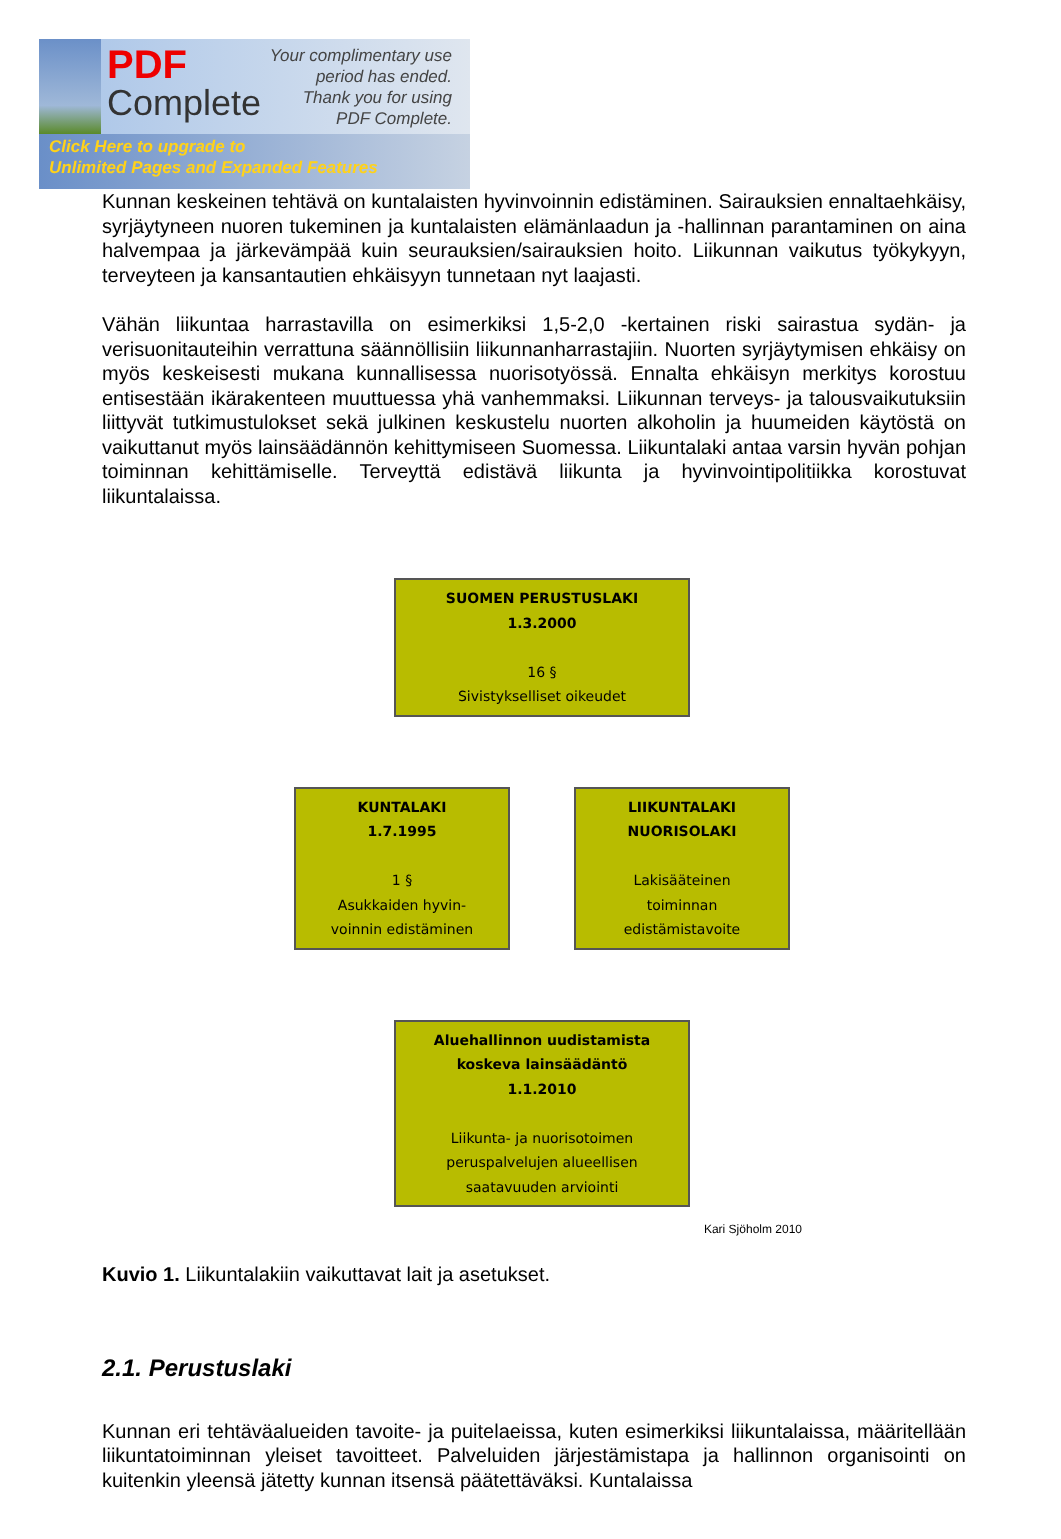PDF
Complete
Your complimentary use period has ended. Thank you for using PDF Complete.
Click Here to upgrade to
Unlimited Pages and Expanded Features
Kunnan keskeinen tehtävä on kuntalaisten hyvinvoinnin edistäminen. Sairauksien ennaltaehkäisy, syrjäytyneen nuoren tukeminen ja kuntalaisten elämänlaadun ja -hallinnan parantaminen on aina halvempaa ja järkevämpää kuin seurauksien/sairauksien hoito. Liikunnan vaikutus työkykyyn, terveyteen ja kansantautien ehkäisyyn tunnetaan nyt laajasti.
Vähän liikuntaa harrastavilla on esimerkiksi 1,5-2,0 -kertainen riski sairastua sydän- ja verisuonitauteihin verrattuna säännöllisiin liikunnanharrastajiin. Nuorten syrjäytymisen ehkäisy on myös keskeisesti mukana kunnallisessa nuorisotyössä. Ennalta ehkäisyn merkitys korostuu entisestään ikärakenteen muuttuessa yhä vanhemmaksi. Liikunnan terveys- ja talousvaikutuksiin liittyvät tutkimustulokset sekä julkinen keskustelu nuorten alkoholin ja huumeiden käytöstä on vaikuttanut myös lainsäädännön kehittymiseen Suomessa. Liikuntalaki antaa varsin hyvän pohjan toiminnan kehittämiselle. Terveyttä edistävä liikunta ja hyvinvointipolitiikka korostuvat liikuntalaissa.
SUOMEN PERUSTUSLAKI
1.3.2000
16 §
Sivistykselliset oikeudet
KUNTALAKI
1.7.1995
1 §
Asukkaiden hyvin-
voinnin edistäminen
LIIKUNTALAKI
NUORISOLAKI
Lakisääteinen
toiminnan
edistämistavoite
Aluehallinnon uudistamista
koskeva lainsäädäntö
1.1.2010
Liikunta- ja nuorisotoimen
peruspalvelujen alueellisen
saatavuuden arviointi
Kari Sjöholm 2010
Kuvio 1. Liikuntalakiin vaikuttavat lait ja asetukset.
2.1. Perustuslaki
Kunnan eri tehtäväalueiden tavoite- ja puitelaeissa, kuten esimerkiksi liikuntalaissa, määritellään liikuntatoiminnan yleiset tavoitteet. Palveluiden järjestämistapa ja hallinnon organisointi on kuitenkin yleensä jätetty kunnan itsensä päätettäväksi. Kuntalaissa